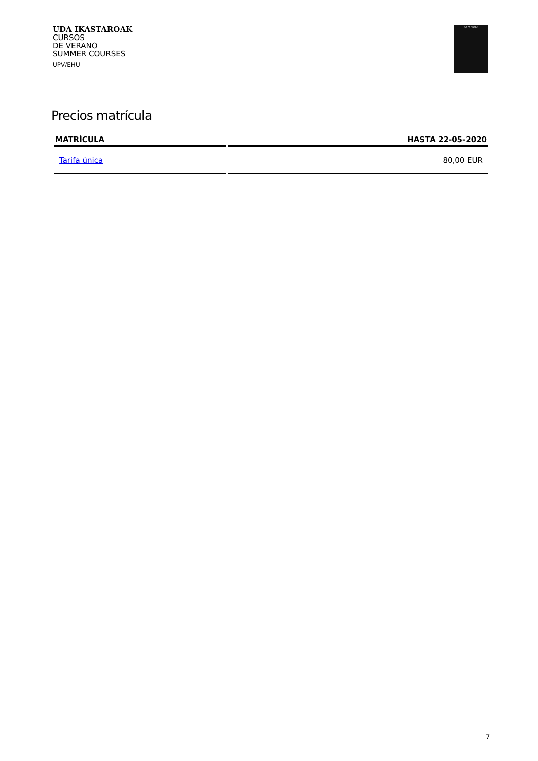UDA IKASTAROAK
CURSOS
DE VERANO
SUMMER COURSES
UPV/EHU
UPV / EHU
Precios matrícula
| MATRÍCULA | HASTA 22-05-2020 |
| --- | --- |
| Tarifa única | 80,00 EUR |
7